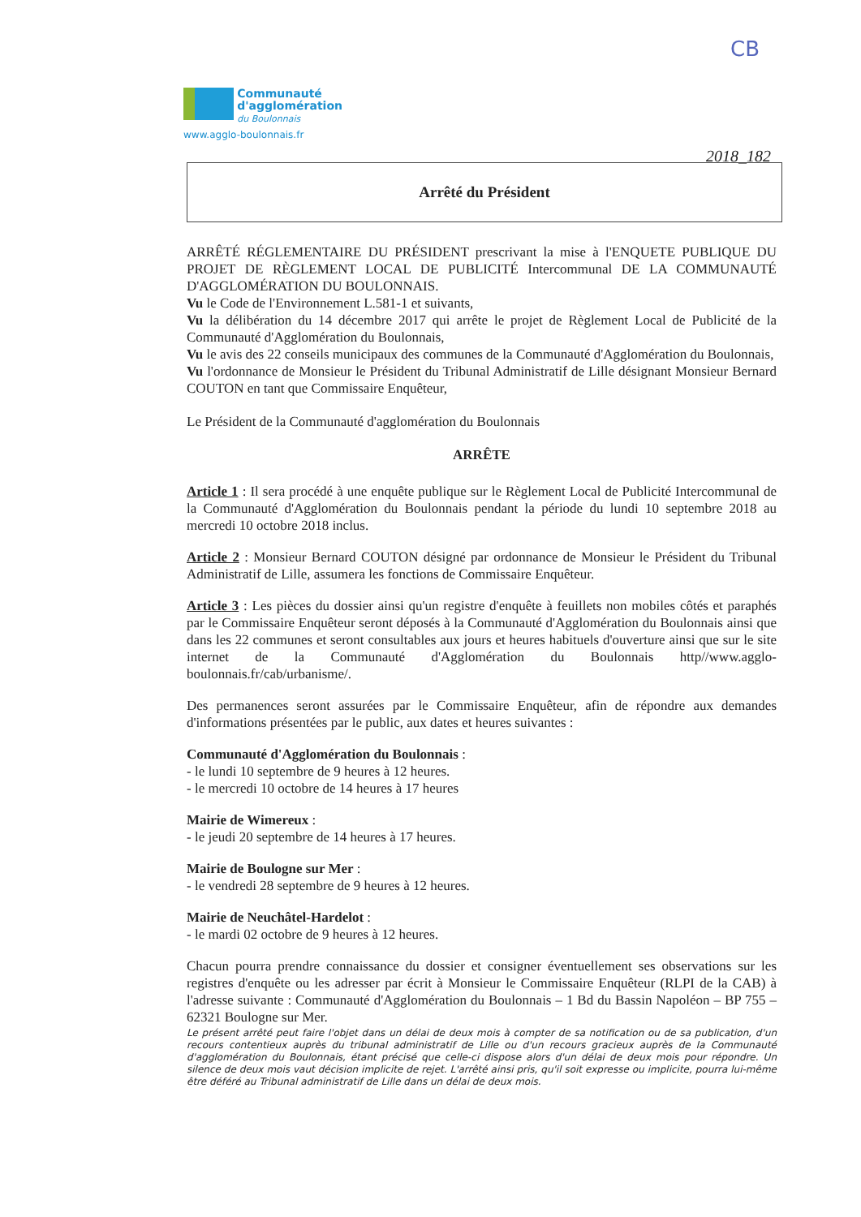CB
Communauté
d'agglomération
du Boulonnais
www.agglo-boulonnais.fr
2018_182
Arrêté du Président
ARRÊTÉ RÉGLEMENTAIRE DU PRÉSIDENT prescrivant la mise à l'ENQUETE PUBLIQUE DU PROJET DE RÈGLEMENT LOCAL DE PUBLICITÉ Intercommunal DE LA COMMUNAUTÉ D'AGGLOMÉRATION DU BOULONNAIS.
Vu le Code de l'Environnement L.581-1 et suivants,
Vu la délibération du 14 décembre 2017 qui arrête le projet de Règlement Local de Publicité de la Communauté d'Agglomération du Boulonnais,
Vu le avis des 22 conseils municipaux des communes de la Communauté d'Agglomération du Boulonnais,
Vu l'ordonnance de Monsieur le Président du Tribunal Administratif de Lille désignant Monsieur Bernard COUTON en tant que Commissaire Enquêteur,
Le Président de la Communauté d'agglomération du Boulonnais
ARRÊTE
Article 1 : Il sera procédé à une enquête publique sur le Règlement Local de Publicité Intercommunal de la Communauté d'Agglomération du Boulonnais pendant la période du lundi 10 septembre 2018 au mercredi 10 octobre 2018 inclus.
Article 2 : Monsieur Bernard COUTON désigné par ordonnance de Monsieur le Président du Tribunal Administratif de Lille, assumera les fonctions de Commissaire Enquêteur.
Article 3 : Les pièces du dossier ainsi qu'un registre d'enquête à feuillets non mobiles côtés et paraphés par le Commissaire Enquêteur seront déposés à la Communauté d'Agglomération du Boulonnais ainsi que dans les 22 communes et seront consultables aux jours et heures habituels d'ouverture ainsi que sur le site internet de la Communauté d'Agglomération du Boulonnais http//www.agglo-boulonnais.fr/cab/urbanisme/.
Des permanences seront assurées par le Commissaire Enquêteur, afin de répondre aux demandes d'informations présentées par le public, aux dates et heures suivantes :
Communauté d'Agglomération du Boulonnais :
- le lundi 10 septembre de 9 heures à 12 heures.
- le mercredi 10 octobre de 14 heures à 17 heures
Mairie de Wimereux :
- le jeudi 20 septembre de 14 heures à 17 heures.
Mairie de Boulogne sur Mer :
- le vendredi 28 septembre de 9 heures à 12 heures.
Mairie de Neuchâtel-Hardelot :
- le mardi 02 octobre de 9 heures à 12 heures.
Chacun pourra prendre connaissance du dossier et consigner éventuellement ses observations sur les registres d'enquête ou les adresser par écrit à Monsieur le Commissaire Enquêteur (RLPI de la CAB) à l'adresse suivante : Communauté d'Agglomération du Boulonnais – 1 Bd du Bassin Napoléon – BP 755 – 62321 Boulogne sur Mer.
Le présent arrêté peut faire l'objet dans un délai de deux mois à compter de sa notification ou de sa publication, d'un recours contentieux auprès du tribunal administratif de Lille ou d'un recours gracieux auprès de la Communauté d'agglomération du Boulonnais, étant précisé que celle-ci dispose alors d'un délai de deux mois pour répondre. Un silence de deux mois vaut décision implicite de rejet. L'arrêté ainsi pris, qu'il soit expresse ou implicite, pourra lui-même être déféré au Tribunal administratif de Lille dans un délai de deux mois.